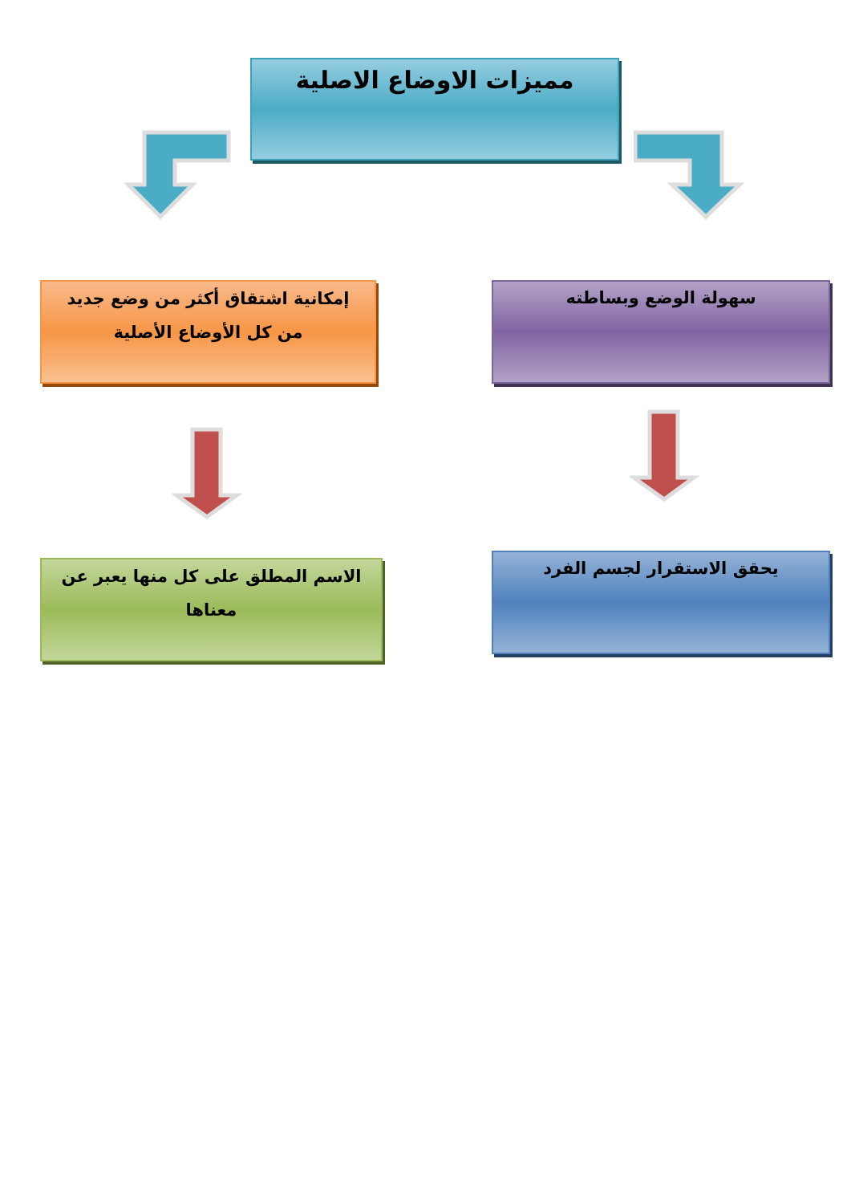مميزات الاوضاع الاصلية
سهولة الوضع وبساطته
إمكانية اشتقاق أكثر من وضع جديد
من كل الأوضاع الأصلية
يحقق الاستقرار لجسم الفرد
الاسم المطلق على كل منها يعبر عن
معناها